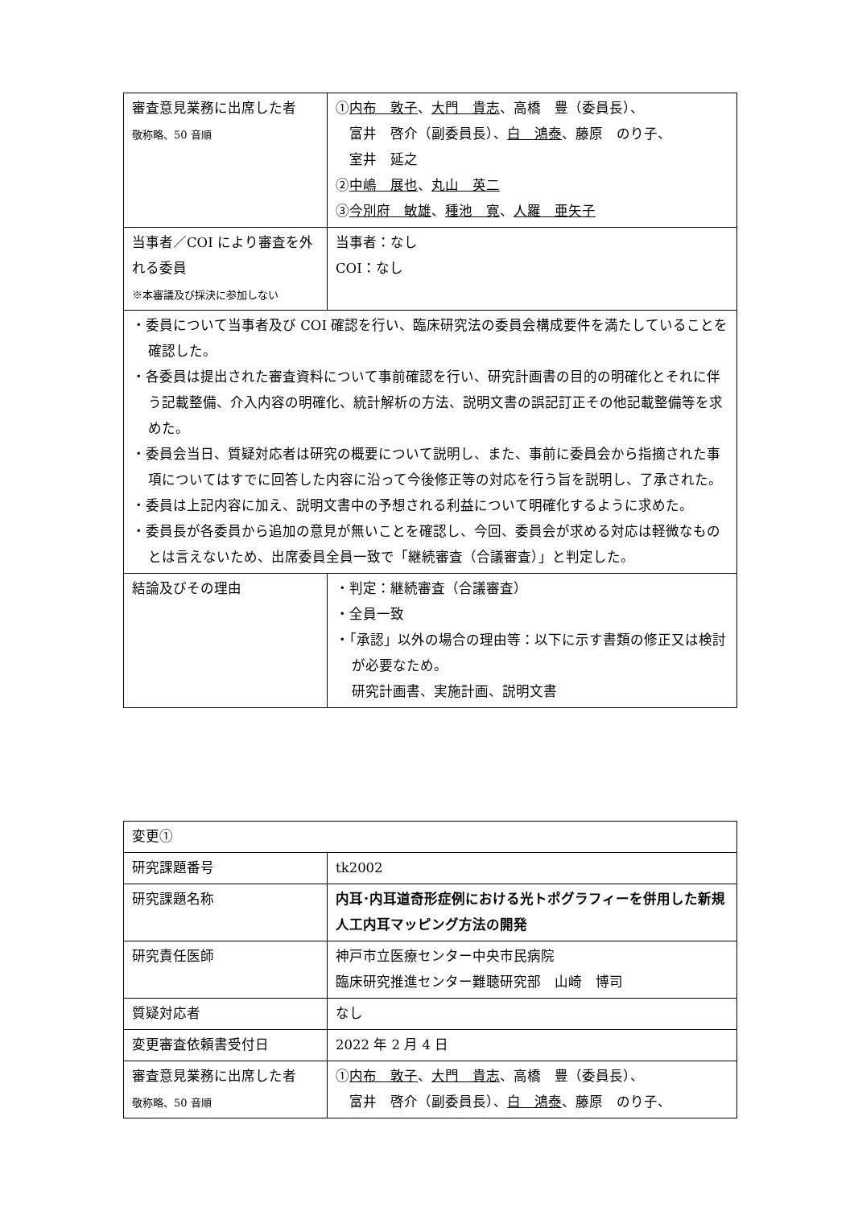| 審査意見業務に出席した者 敬称略、50 音順 | ① 内布 敦子 、 大門 貴志 、高橋 豊（委員長）、 富井 啓介（副委員長）、 白 鴻泰 、藤原 のり子、 室井 延之 ② 中嶋 展也 、 丸山 英二 ③ 今別府 敏雄 、 種池 寛 、 人羅 亜矢子 |
| 当事者／COI により審査を外れる委員 ※本審議及び採決に参加しない | 当事者：なし COI：なし |
| ・委員について当事者及び COI 確認を行い、臨床研究法の委員会構成要件を満たしていることを確認した。 ・各委員は提出された審査資料について事前確認を行い、研究計画書の目的の明確化とそれに伴う記載整備、介入内容の明確化、統計解析の方法、説明文書の誤記訂正その他記載整備等を求めた。 ・委員会当日、質疑対応者は研究の概要について説明し、また、事前に委員会から指摘された事項についてはすでに回答した内容に沿って今後修正等の対応を行う旨を説明し、了承された。 ・委員は上記内容に加え、説明文書中の予想される利益について明確化するように求めた。 ・委員長が各委員から追加の意見が無いことを確認し、今回、委員会が求める対応は軽微なものとは言えないため、出席委員全員一致で「継続審査（合議審査）」と判定した。 | |
| 結論及びその理由 | ・判定：継続審査（合議審査） ・全員一致 ・「承認」以外の場合の理由等：以下に示す書類の修正又は検討が必要なため。 研究計画書、実施計画、説明文書 |
| 変更① | |
| 研究課題番号 | tk2002 |
| 研究課題名称 | 内耳･内耳道奇形症例における光トポグラフィーを併用した新規人工内耳マッピング方法の開発 |
| 研究責任医師 | 神戸市立医療センター中央市民病院 臨床研究推進センター難聴研究部 山崎 博司 |
| 質疑対応者 | なし |
| 変更審査依頼書受付日 | 2022 年 2 月 4 日 |
| 審査意見業務に出席した者 敬称略、50 音順 | ① 内布 敦子 、 大門 貴志 、高橋 豊（委員長）、 富井 啓介（副委員長）、 白 鴻泰 、藤原 のり子、 |